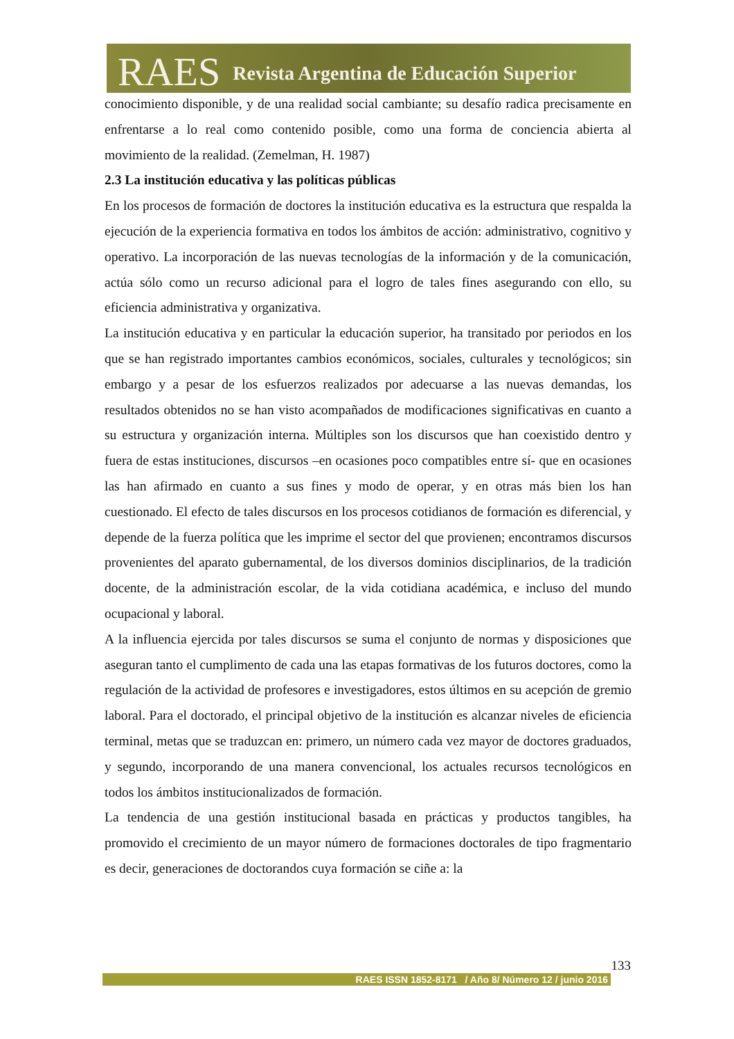RAES Revista Argentina de Educación Superior
conocimiento disponible, y de una realidad social cambiante; su desafío radica precisamente en enfrentarse a lo real como contenido posible, como una forma de conciencia abierta al movimiento de la realidad. (Zemelman, H. 1987)
2.3 La institución educativa y las políticas públicas
En los procesos de formación de doctores la institución educativa es la estructura que respalda la ejecución de la experiencia formativa en todos los ámbitos de acción: administrativo, cognitivo y operativo. La incorporación de las nuevas tecnologías de la información y de la comunicación, actúa sólo como un recurso adicional para el logro de tales fines asegurando con ello, su eficiencia administrativa y organizativa.
La institución educativa y en particular la educación superior, ha transitado por periodos en los que se han registrado importantes cambios económicos, sociales, culturales y tecnológicos; sin embargo y a pesar de los esfuerzos realizados por adecuarse a las nuevas demandas, los resultados obtenidos no se han visto acompañados de modificaciones significativas en cuanto a su estructura y organización interna. Múltiples son los discursos que han coexistido dentro y fuera de estas instituciones, discursos –en ocasiones poco compatibles entre sí- que en ocasiones las han afirmado en cuanto a sus fines y modo de operar, y en otras más bien los han cuestionado. El efecto de tales discursos en los procesos cotidianos de formación es diferencial, y depende de la fuerza política que les imprime el sector del que provienen; encontramos discursos provenientes del aparato gubernamental, de los diversos dominios disciplinarios, de la tradición docente, de la administración escolar, de la vida cotidiana académica, e incluso del mundo ocupacional y laboral.
A la influencia ejercida por tales discursos se suma el conjunto de normas y disposiciones que aseguran tanto el cumplimento de cada una las etapas formativas de los futuros doctores, como la regulación de la actividad de profesores e investigadores, estos últimos en su acepción de gremio laboral. Para el doctorado, el principal objetivo de la institución es alcanzar niveles de eficiencia terminal, metas que se traduzcan en: primero, un número cada vez mayor de doctores graduados, y segundo, incorporando de una manera convencional, los actuales recursos tecnológicos en todos los ámbitos institucionalizados de formación.
La tendencia de una gestión institucional basada en prácticas y productos tangibles, ha promovido el crecimiento de un mayor número de formaciones doctorales de tipo fragmentario es decir, generaciones de doctorandos cuya formación se ciñe a: la
133
RAES ISSN 1852-8171 / Año 8/ Número 12 / junio 2016